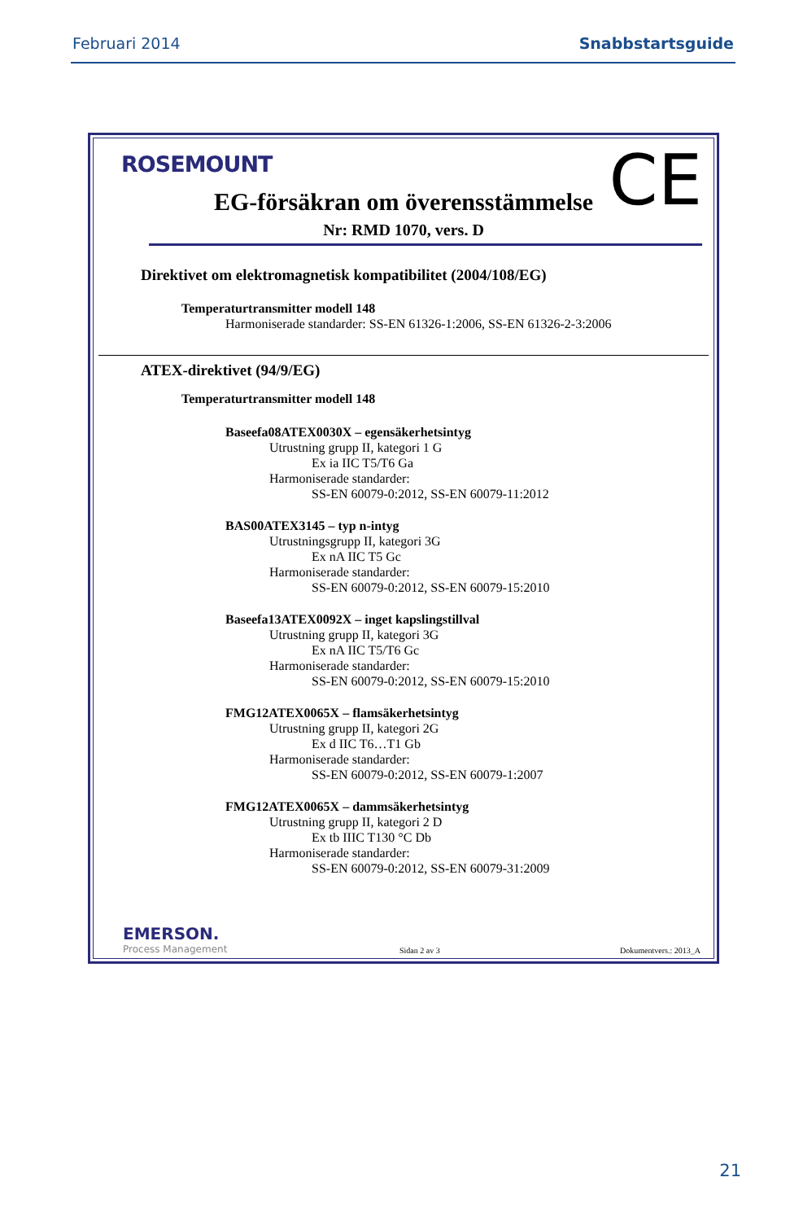Februari 2014 Snabbstartsguide
ROSEMOUNT CE EG-försäkran om överensstämmelse
Nr: RMD 1070, vers. D
Direktivet om elektromagnetisk kompatibilitet (2004/108/EG)
Temperaturtransmitter modell 148
Harmoniserade standarder: SS-EN 61326-1:2006, SS-EN 61326-2-3:2006
ATEX-direktivet (94/9/EG)
Temperaturtransmitter modell 148
Baseefa08ATEX0030X – egensäkerhetsintyg
Utrustning grupp II, kategori 1 G
Ex ia IIC T5/T6 Ga
Harmoniserade standarder:
SS-EN 60079-0:2012, SS-EN 60079-11:2012
BAS00ATEX3145 – typ n-intyg
Utrustningsgrupp II, kategori 3G
Ex nA IIC T5 Gc
Harmoniserade standarder:
SS-EN 60079-0:2012, SS-EN 60079-15:2010
Baseefa13ATEX0092X – inget kapslingstillval
Utrustning grupp II, kategori 3G
Ex nA IIC T5/T6 Gc
Harmoniserade standarder:
SS-EN 60079-0:2012, SS-EN 60079-15:2010
FMG12ATEX0065X – flamsäkerhetsintyg
Utrustning grupp II, kategori 2G
Ex d IIC T6…T1 Gb
Harmoniserade standarder:
SS-EN 60079-0:2012, SS-EN 60079-1:2007
FMG12ATEX0065X – dammsäkerhetsintyg
Utrustning grupp II, kategori 2 D
Ex tb IIIC T130 °C Db
Harmoniserade standarder:
SS-EN 60079-0:2012, SS-EN 60079-31:2009
EMERSON.
Process Management
Sidan 2 av 3 Dokumentvers.: 2013_A
21